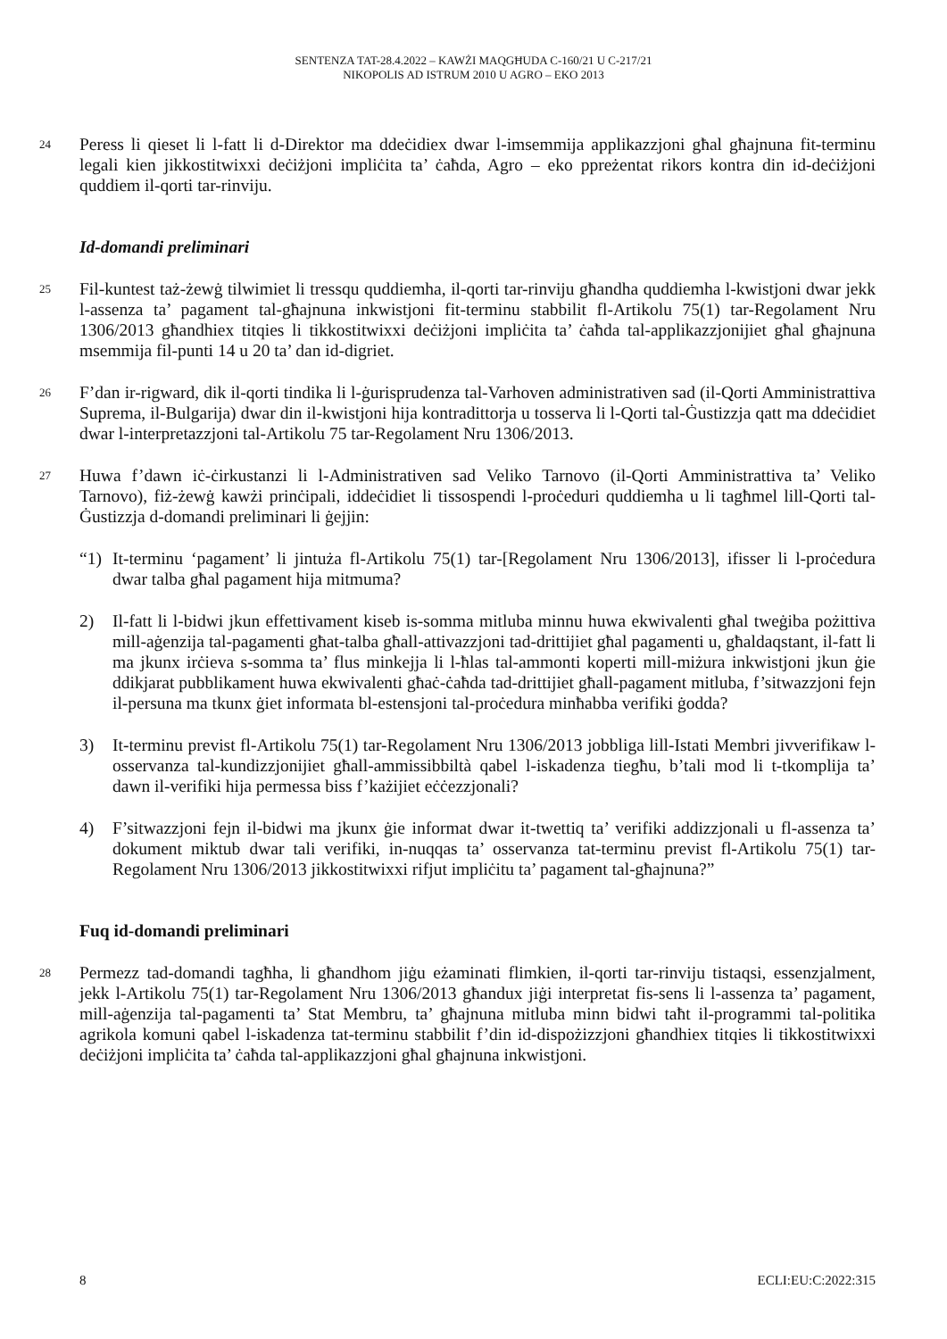SENTENZA TAT-28.4.2022 – KAWŻI MAQGĦUDA C-160/21 U C-217/21
NIKOPOLIS AD ISTRUM 2010 U AGRO – EKO 2013
24 Peress li qieset li l-fatt li d-Direktor ma ddeċidiex dwar l-imsemmija applikazzjoni għal għajnuna fit-terminu legali kien jikkostitwixxi deċiżjoni impliċita ta’ ċaħda, Agro – eko ppreżentat rikors kontra din id-deċiżjoni quddiem il-qorti tar-rinviju.
Id-domandi preliminari
25 Fil-kuntest taż-żewġ tilwimiet li tressqu quddiemha, il-qorti tar-rinviju għandha quddiemha l-kwistjoni dwar jekk l-assenza ta’ pagament tal-għajnuna inkwistjoni fit-terminu stabbilit fl-Artikolu 75(1) tar-Regolament Nru 1306/2013 għandhiex titqies li tikkostitwixxi deċiżjoni impliċita ta’ ċaħda tal-applikazzjonijiet għal għajnuna msemmija fil-punti 14 u 20 ta’ dan id-digriet.
26 F’dan ir-rigward, dik il-qorti tindika li l-ġurisprudenza tal-Varhoven administrativen sad (il-Qorti Amministrattiva Suprema, il-Bulgarija) dwar din il-kwistjoni hija kontradittorja u tosserva li l-Qorti tal-Ġustizzja qatt ma ddeċidiet dwar l-interpretazzjoni tal-Artikolu 75 tar-Regolament Nru 1306/2013.
27 Huwa f’dawn iċ-ċirkustanzi li l-Administrativen sad Veliko Tarnovo (il-Qorti Amministrattiva ta’ Veliko Tarnovo), fiż-żewġ kawżi prinċipali, iddeċidiet li tissospendi l-proċeduri quddiemha u li tagħmel lill-Qorti tal-Ġustizzja d-domandi preliminari li ġejjin:
“1) It-terminu ‘pagament’ li jintuża fl-Artikolu 75(1) tar-[Regolament Nru 1306/2013], ifisser li l-proċedura dwar talba għal pagament hija mitmuma?
2) Il-fatt li l-bidwi jkun effettivament kiseb is-somma mitluba minnu huwa ekwivalenti għal tweġiba pożittiva mill-aġenzija tal-pagamenti għat-talba għall-attivazzjoni tad-drittijiet għal pagamenti u, għaldaqstant, il-fatt li ma jkunx irċieva s-somma ta’ flus minkejja li l-ħlas tal-ammonti koperti mill-miżura inkwistjoni jkun ġie ddikjarat pubblikament huwa ekwivalenti għaċ-ċaħda tad-drittijiet għall-pagament mitluba, f’sitwazzjoni fejn il-persuna ma tkunx ġiet informata bl-estensjoni tal-proċedura minħabba verifiki ġodda?
3) It-terminu previst fl-Artikolu 75(1) tar-Regolament Nru 1306/2013 jobbliga lill-Istati Membri jivverifikaw l-osservanza tal-kundizzjonijiet għall-ammissibbiltà qabel l-iskadenza tiegħu, b’tali mod li t-tkomplija ta’ dawn il-verifiki hija permessa biss f’każijiet eċċezzjonali?
4) F’sitwazzjoni fejn il-bidwi ma jkunx ġie informat dwar it-twettiq ta’ verifiki addizzjonali u fl-assenza ta’ dokument miktub dwar tali verifiki, in-nuqqas ta’ osservanza tat-terminu previst fl-Artikolu 75(1) tar-Regolament Nru 1306/2013 jikkostitwixxi rifjut impliċitu ta’ pagament tal-għajnuna?”
Fuq id-domandi preliminari
28 Permezz tad-domandi tagħha, li għandhom jiġu eżaminati flimkien, il-qorti tar-rinviju tistaqsi, essenzjalment, jekk l-Artikolu 75(1) tar-Regolament Nru 1306/2013 għandux jiġi interpretat fis-sens li l-assenza ta’ pagament, mill-aġenzija tal-pagamenti ta’ Stat Membru, ta’ għajnuna mitluba minn bidwi taħt il-programmi tal-politika agrikola komuni qabel l-iskadenza tat-terminu stabbilit f’din id-dispożizzjoni għandhiex titqies li tikkostitwixxi deċiżjoni impliċita ta’ ċaħda tal-applikazzjoni għal għajnuna inkwistjoni.
8 ECLI:EU:C:2022:315